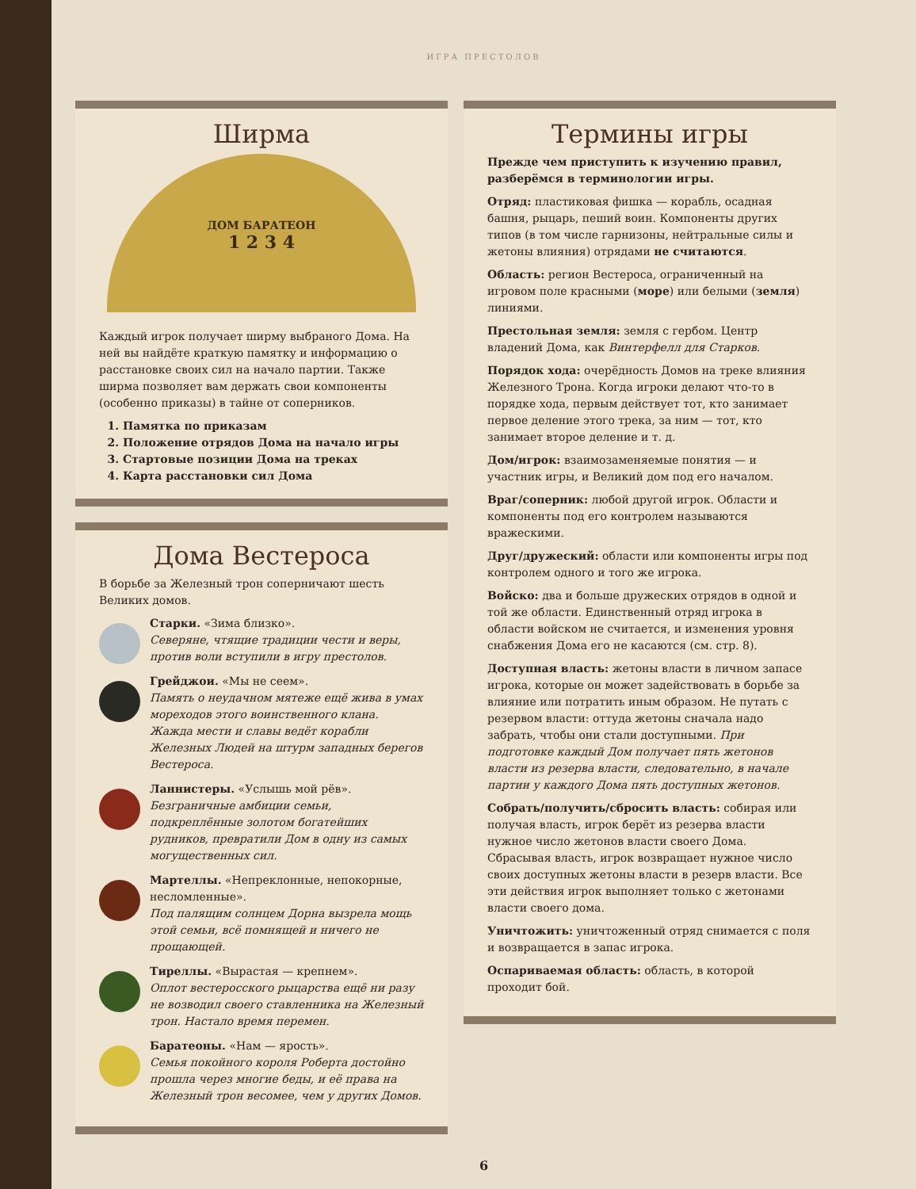ИГРА ПРЕСТОЛОВ
Ширма
ДОМ БАРАТЕОН
1 2 3 4
Каждый игрок получает ширму выбраного Дома. На ней вы найдёте краткую памятку и информацию о расстановке своих сил на начало партии. Также ширма позволяет вам держать свои компоненты (особенно приказы) в тайне от соперников.
1. Памятка по приказам
2. Положение отрядов Дома на начало игры
3. Стартовые позиции Дома на треках
4. Карта расстановки сил Дома
Дома Вестероса
В борьбе за Железный трон соперничают шесть Великих домов.
Старки. «Зима близко».
Северяне, чтящие традиции чести и веры, против воли вступили в игру престолов.
Грейджои. «Мы не сеем».
Память о неудачном мятеже ещё жива в умах мореходов этого воинственного клана. Жажда мести и славы ведёт корабли Железных Людей на штурм западных берегов Вестероса.
Ланнистеры. «Услышь мой рёв».
Безграничные амбиции семьи, подкреплённые золотом богатейших рудников, превратили Дом в одну из самых могущественных сил.
Мартеллы. «Непреклонные, непокорные, несломленные».
Под палящим солнцем Дорна вызрела мощь этой семьи, всё помнящей и ничего не прощающей.
Тиреллы. «Вырастая — крепнем».
Оплот вестеросского рыцарства ещё ни разу не возводил своего ставленника на Железный трон. Настало время перемен.
Баратеоны. «Нам — ярость».
Семья покойного короля Роберта достойно прошла через многие беды, и её права на Железный трон весомее, чем у других Домов.
Термины игры
Прежде чем приступить к изучению правил, разберёмся в терминологии игры.
Отряд: пластиковая фишка — корабль, осадная башня, рыцарь, пеший воин. Компоненты других типов (в том числе гарнизоны, нейтральные силы и жетоны влияния) отрядами не считаются.
Область: регион Вестероса, ограниченный на игровом поле красными (море) или белыми (земля) линиями.
Престольная земля: земля с гербом. Центр владений Дома, как Винтерфелл для Старков.
Порядок хода: очерёдность Домов на треке влияния Железного Трона. Когда игроки делают что-то в порядке хода, первым действует тот, кто занимает первое деление этого трека, за ним — тот, кто занимает второе деление и т. д.
Дом/игрок: взаимозаменяемые понятия — и участник игры, и Великий дом под его началом.
Враг/соперник: любой другой игрок. Области и компоненты под его контролем называются вражескими.
Друг/дружеский: области или компоненты игры под контролем одного и того же игрока.
Войско: два и больше дружеских отрядов в одной и той же области. Единственный отряд игрока в области войском не считается, и изменения уровня снабжения Дома его не касаются (см. стр. 8).
Доступная власть: жетоны власти в личном запасе игрока, которые он может задействовать в борьбе за влияние или потратить иным образом. Не путать с резервом власти: оттуда жетоны сначала надо забрать, чтобы они стали доступными. При подготовке каждый Дом получает пять жетонов власти из резерва власти, следовательно, в начале партии у каждого Дома пять доступных жетонов.
Собрать/получить/сбросить власть: собирая или получая власть, игрок берёт из резерва власти нужное число жетонов власти своего Дома. Сбрасывая власть, игрок возвращает нужное число своих доступных жетоны власти в резерв власти. Все эти действия игрок выполняет только с жетонами власти своего дома.
Уничтожить: уничтоженный отряд снимается с поля и возвращается в запас игрока.
Оспариваемая область: область, в которой проходит бой.
6